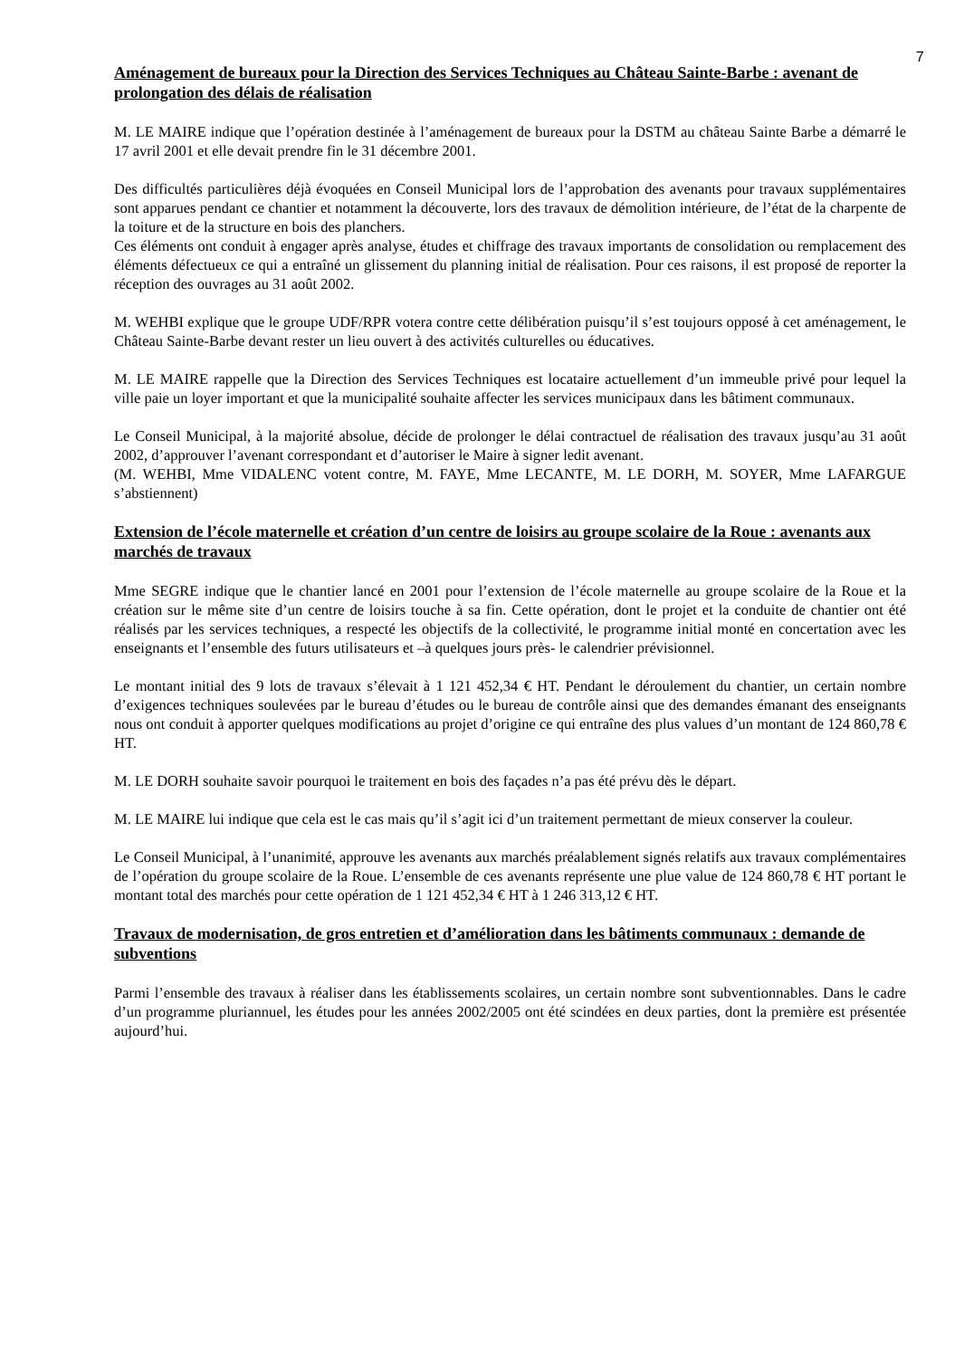7
Aménagement de bureaux pour la Direction des Services Techniques au Château Sainte-Barbe : avenant de prolongation des délais de réalisation
M. LE MAIRE indique que l’opération destinée à l’aménagement de bureaux pour la DSTM au château Sainte Barbe a démarré le 17 avril 2001 et elle devait prendre fin le 31 décembre 2001.
Des difficultés particulières déjà évoquées en Conseil Municipal lors de l’approbation des avenants pour travaux supplémentaires sont apparues pendant ce chantier et notamment la découverte, lors des travaux de démolition intérieure, de l’état de la charpente de la toiture et de la structure en bois des planchers.
Ces éléments ont conduit à engager après analyse, études et chiffrage des travaux importants de consolidation ou remplacement des éléments défectueux ce qui a entraîné un glissement du planning initial de réalisation. Pour ces raisons, il est proposé de reporter la réception des ouvrages au 31 août 2002.
M. WEHBI explique que le groupe UDF/RPR votera contre cette délibération puisqu’il s’est toujours opposé à cet aménagement, le Château Sainte-Barbe devant rester un lieu ouvert à des activités culturelles ou éducatives.
M. LE MAIRE rappelle que la Direction des Services Techniques est locataire actuellement d’un immeuble privé pour lequel la ville paie un loyer important et que la municipalité souhaite affecter les services municipaux dans les bâtiment communaux.
Le Conseil Municipal, à la majorité absolue, décide de prolonger le délai contractuel de réalisation des travaux jusqu’au 31 août 2002, d’approuver l’avenant correspondant et d’autoriser le Maire à signer ledit avenant.
(M. WEHBI, Mme VIDALENC votent contre, M. FAYE, Mme LECANTE, M. LE DORH, M. SOYER, Mme LAFARGUE s’abstiennent)
Extension de l’école maternelle et création d’un centre de loisirs au groupe scolaire de la Roue : avenants aux marchés de travaux
Mme SEGRE indique que le chantier lancé en 2001 pour l’extension de l’école maternelle au groupe scolaire de la Roue et la création sur le même site d’un centre de loisirs touche à sa fin. Cette opération, dont le projet et la conduite de chantier ont été réalisés par les services techniques, a respecté les objectifs de la collectivité, le programme initial monté en concertation avec les enseignants et l’ensemble des futurs utilisateurs et –à quelques jours près- le calendrier prévisionnel.
Le montant initial des 9 lots de travaux s’élevait à 1 121 452,34 € HT. Pendant le déroulement du chantier, un certain nombre d’exigences techniques soulevées par le bureau d’études ou le bureau de contrôle ainsi que des demandes émanant des enseignants nous ont conduit à apporter quelques modifications au projet d’origine ce qui entraîne des plus values d’un montant de 124 860,78 € HT.
M. LE DORH souhaite savoir pourquoi le traitement en bois des façades n’a pas été prévu dès le départ.
M. LE MAIRE lui indique que cela est le cas mais qu’il s’agit ici d’un traitement permettant de mieux conserver la couleur.
Le Conseil Municipal, à l’unanimité, approuve les avenants aux marchés préalablement signés relatifs aux travaux complémentaires de l’opération du groupe scolaire de la Roue. L’ensemble de ces avenants représente une plue value de 124 860,78 € HT portant le montant total des marchés pour cette opération de 1 121 452,34 € HT à 1 246 313,12 € HT.
Travaux de modernisation, de gros entretien et d’amélioration dans les bâtiments communaux : demande de subventions
Parmi l’ensemble des travaux à réaliser dans les établissements scolaires, un certain nombre sont subventionnables. Dans le cadre d’un programme pluriannuel, les études pour les années 2002/2005 ont été scindées en deux parties, dont la première est présentée aujourd’hui.